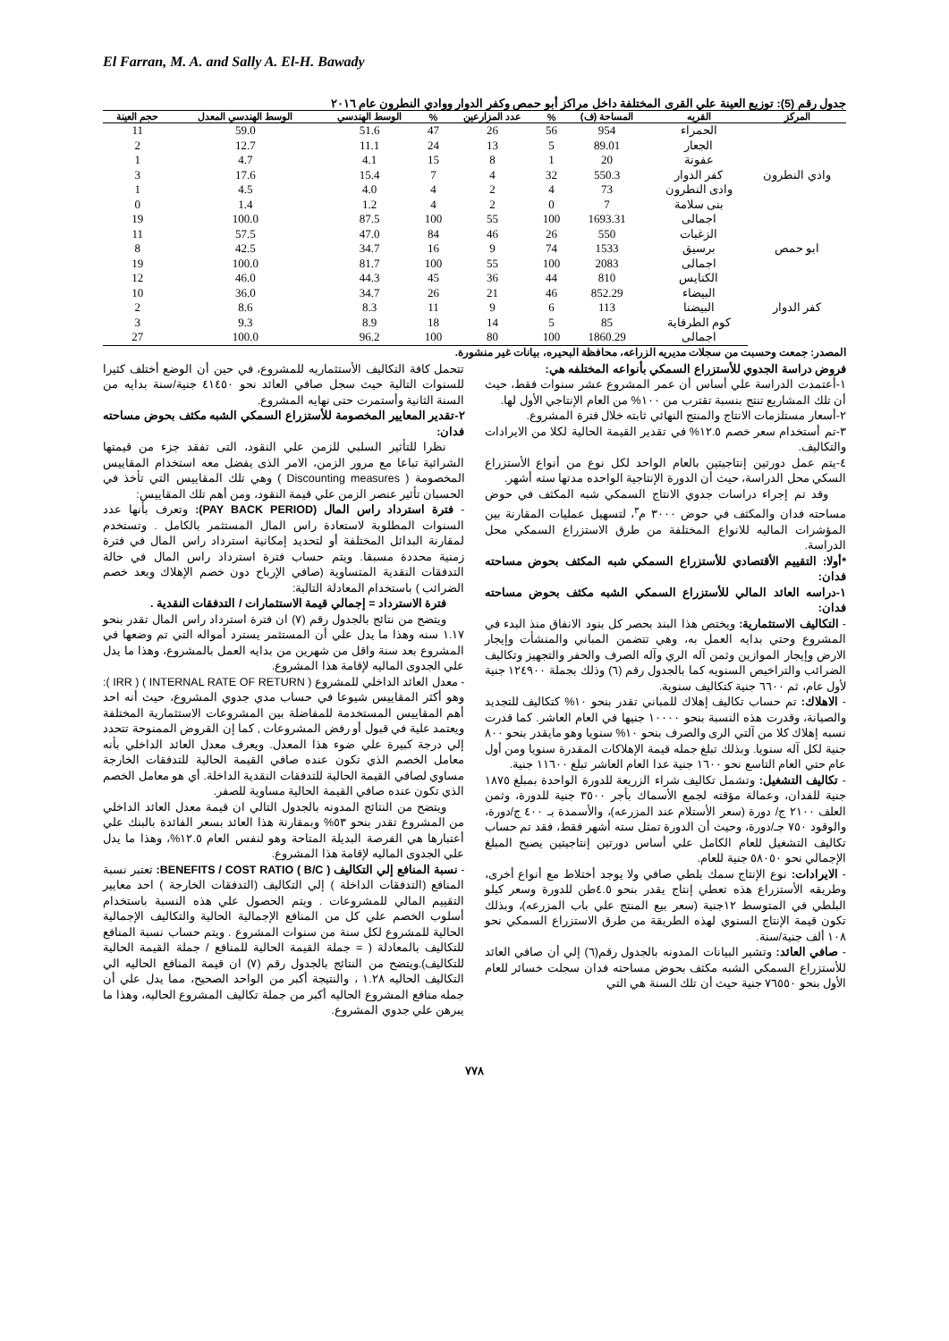El Farran, M. A. and Sally A. El-H. Bawady
جدول رقم (5): توزيع العينة علي القرى المختلفة داخل مراكز أبو حمص وكفر الدوار ووادي النطرون عام ٢٠١٦
| المركز | القريه | المساحة (ف) | % | عدد المزارعين | % | الوسط الهندسي | الوسط الهندسي المعدل | حجم العينة |
| --- | --- | --- | --- | --- | --- | --- | --- | --- |
| وادي النطرون | الحمراء | 954 | 56 | 26 | 47 | 51.6 | 59.0 | 11 |
| | الجعار | 89.01 | 5 | 13 | 24 | 11.1 | 12.7 | 2 |
| | عفونة | 20 | 1 | 8 | 15 | 4.1 | 4.7 | 1 |
| | كفر الدوار | 550.3 | 32 | 4 | 7 | 15.4 | 17.6 | 3 |
| | وادى النطرون | 73 | 4 | 2 | 4 | 4.0 | 4.5 | 1 |
| | بنى سلامة | 7 | 0 | 2 | 4 | 1.2 | 1.4 | 0 |
| | اجمالى | 1693.31 | 100 | 55 | 100 | 87.5 | 100.0 | 19 |
| ابو حمص | الزغبات | 550 | 26 | 46 | 84 | 47.0 | 57.5 | 11 |
| | برسيق | 1533 | 74 | 9 | 16 | 34.7 | 42.5 | 8 |
| | اجمالى | 2083 | 100 | 55 | 100 | 81.7 | 100.0 | 19 |
| كفر الدوار | الكنايس | 810 | 44 | 36 | 45 | 44.3 | 46.0 | 12 |
| | البيضاء | 852.29 | 46 | 21 | 26 | 34.7 | 36.0 | 10 |
| | البيضنا | 113 | 6 | 9 | 11 | 8.3 | 8.6 | 2 |
| | كوم الطرفاية | 85 | 5 | 14 | 18 | 8.9 | 9.3 | 3 |
| | اجمالى | 1860.29 | 100 | 80 | 100 | 96.2 | 100.0 | 27 |
المصدر: جمعت وحسبت من سجلات مديريه الزراعه، محافظة البحيره، بيانات غير منشورة.
فروض دراسة الجدوي للأستزراع السمكي بأنواعه المختلفه هي:
١-أعتمدت الدراسة علي أساس أن عمر المشروع عشر سنوات فقط، حيث أن تلك المشاريع تنتج بنسبة تقترب من ١٠٠% من العام الإنتاجي الأول لها.
٢-أسعار مستلزمات الانتاج والمنتج النهائي ثابته خلال فترة المشروع.
٣-تم أستخدام سعر خصم ١٢.٥% في تقدير القيمة الحالية لكلا من الايرادات والتكاليف.
٤-يتم عمل دورتين إنتاجيتين بالعام الواحد لكل نوع من أنواع الأستزراع السكي محل الدراسة، حيث أن الدورة الإنتاجية الواحده مدتها سته أشهر.
وقد تم إجراء دراسات جدوي الانتاج السمكي شبه المكثف في حوض مساحته فدان والمكثف في حوض ٣٠٠٠ م<sup>٣</sup>، لتسهيل عمليات المقارنة بين المؤشرات الماليه للانواع المختلفة من طرق الاستزراع السمكي محل الدراسة.
*أولا: التقييم الأقتصادي للأستزراع السمكي شبه المكثف بحوض مساحته فدان:
١-دراسه العائد المالي للأستزراع السمكي الشبه مكثف بحوض مساحته فدان:
- التكاليف الاستثمارية: ويختص هذا البند بحصر كل بنود الانفاق منذ البدء في المشروع وحتي بدايه العمل به، وهي تتضمن المباني والمنشأت وإيجار الارض وإيجار الموازين وثمن آله الري وآله الصرف والحفر والتجهيز وتكاليف الضرائب والتراخيص السنويه كما بالجدول رقم (٦) وذلك بجملة ١٢٤٩٠٠ جنية لأول عام، ثم ٦٦٠٠ جنية كتكاليف سنوية.
- الاهلاك: تم حساب تكاليف إهلاك للمباني تقدر بنحو ١٠% كتكاليف للتجديد والصيانة، وقدرت هذه النسبة بنحو ١٠٠٠٠ جنيها في العام العاشر. كما قدرت نسبه إهلاك كلا من آلتي الرى والصرف بنحو ١٠% سنويا وهو مايقدر بنحو ٨٠٠ جنية لكل آله سنويا. وبذلك تبلغ جمله قيمة الإهلاكات المقدرة سنويا ومن أول عام حتي العام التاسع نحو ١٦٠٠ جنية عدا العام العاشر تبلغ ١١٦٠٠ جنية.
- تكاليف التشغيل: وتشمل تكاليف شراء الزريعة للدورة الواحدة بمبلغ ١٨٧٥ جنية للفدان، وعمالة مؤقته لجمع الأسماك بأجر ٣٥٠٠ جنية للدورة، وثمن العلف ٢١٠٠ ج/ دورة (سعر الأستلام عند المزرعه)، والأسمدة بـ ٤٠٠ ج/دورة، والوقود ٧٥٠ جـ/دورة، وحيث أن الدورة تمثل سته أشهر فقط، فقد تم حساب تكاليف التشغيل للعام الكامل علي أساس دورتين إنتاجيتين يصبح المبلغ الإجمالي نحو ٥٨٠٥٠ جنية للعام.
- الايرادات: نوع الإنتاج سمك بلطي صافي ولا يوجد أختلاط مع أنواع أخرى، وطريقه الأستزراع هذه تعطي إنتاج يقدر بنحو ٤.٥طن للدورة وسعر كيلو البلطي في المتوسط ١٢جنية (سعر بيع المنتج علي باب المزرعه)، وبذلك تكون قيمة الإنتاج السنوي لهذه الطريقة من طرق الاستزراع السمكي نحو ١٠٨ ألف جنية/سنة.
- صافي العائد: وتشير البيانات المدونه بالجدول رقم(٦) إلي أن صافي العائد للأستزراع السمكي الشبه مكثف بحوض مساحته فدان سجلت خسائر للعام الأول بنحو ٧٦٥٥٠ جنية حيث أن تلك السنة هي التي
تتحمل كافة التكاليف الأستثماريه للمشروع، في حين أن الوضع أختلف كثيرا للسنوات التالية حيث سجل صافي العائد نحو ٤١٤٥٠ جنية/سنة بدايه من السنة الثانية وأستمرت حتى نهايه المشروع.
٢-تقدير المعايير المخصومة للأستزراع السمكي الشبه مكثف بحوض مساحته فدان:
نظرا للتأثير السلبي للزمن علي النقود، التى تفقد جزء من قيمتها الشرائية تباعا مع مرور الزمن، الامر الذى يفضل معه استخدام المقاييس المخصومة ( Discounting measures ) وهي تلك المقاييس التي تأخذ في الحسبان تأثير عنصر الزمن علي قيمة النقود، ومن أهم تلك المقاييس:
- فترة استرداد راس المال (PAY BACK PERIOD): وتعرف بأنها عدد السنوات المطلوبة لاستعادة راس المال المستثمر بالكامل . وتستخدم لمقارنة البدائل المختلفة أو لتحديد إمكانية استرداد راس المال في فترة زمنية محددة مسبقا. ويتم حساب فترة استرداد راس المال في حالة التدفقات النقدية المتساوية (صافي الإرباح دون خصم الإهلاك وبعد خصم الضرائب ) باستخدام المعادلة التالية:
فترة الاسترداد = إجمالي قيمة الاستثمارات / التدفقات النقدية .
ويتضح من نتائج بالجدول رقم (٧) ان فترة استرداد راس المال تقدر بنحو ١.١٧ سنه وهذا ما يدل علي أن المستثمر يسترد أمواله التي تم وضعها في المشروع بعد سنة واقل من شهرين من بدايه العمل بالمشروع، وهذا ما يدل علي الجدوى الماليه لإقامة هذا المشروع.
- معدل العائد الداخلي للمشروع ( INTERNAL RATE OF RETURN ) ( IRR ): وهو أكثر المقاييس شيوعا في حساب مدي جدوي المشروع، حيث أنه احد أهم المقاييس المستخدمة للمفاضلة بين المشروعات الاستثمارية المختلفة ويعتمد علية في قبول أو رفض المشروعات , كما إن القروض الممنوحة تتحدد إلي درجة كبيرة علي ضوء هذا المعدل. ويعرف معدل العائد الداخلي بأنه معامل الخصم الذي تكون عنده صافي القيمة الحالية للتدفقات الخارجة مساوي لصافي القيمة الحالية للتدفقات النقدية الداخلة. أي هو معامل الخصم الذي تكون عنده صافي القيمة الحالية مساوية للصفر.
ويتضح من النتائج المدونه بالجدول التالي ان قيمة معدل العائد الداخلي من المشروع تقدر بنحو ٥٣% وبمقارنة هذا العائد بسعر الفائدة بالبنك علي أعتبارها هي الفرصة البديلة المتاحة وهو لنفس العام ١٢.٥%، وهذا ما يدل علي الجدوى الماليه لإقامة هذا المشروع.
- نسبة المنافع إلي التكاليف BENEFITS / COST RATIO ( B/C ): تعتبر نسبة المنافع (التدفقات الداخلة ) إلي التكاليف (التدفقات الخارجة ) احد معايير التقييم المالي للمشروعات . ويتم الحصول علي هذه النسبة باستخدام أسلوب الخصم علي كل من المنافع الإجمالية الحالية والتكاليف الإجمالية الحالية للمشروع لكل سنة من سنوات المشروع . ويتم حساب نسبة المنافع للتكاليف بالمعادلة ( = جملة القيمة الحالية للمنافع / جملة القيمة الحالية للتكاليف).ويتضح من النتائج بالجدول رقم (٧) ان قيمة المنافع الحاليه الي التكاليف الحاليه ١.٢٨ ، والنتيجة أكبر من الواحد الصحيح، مما يدل علي أن جمله منافع المشروع الحاليه أكبر من جملة تكاليف المشروع الحاليه، وهذا ما يبرهن علي جدوي المشروع.
٧٧٨